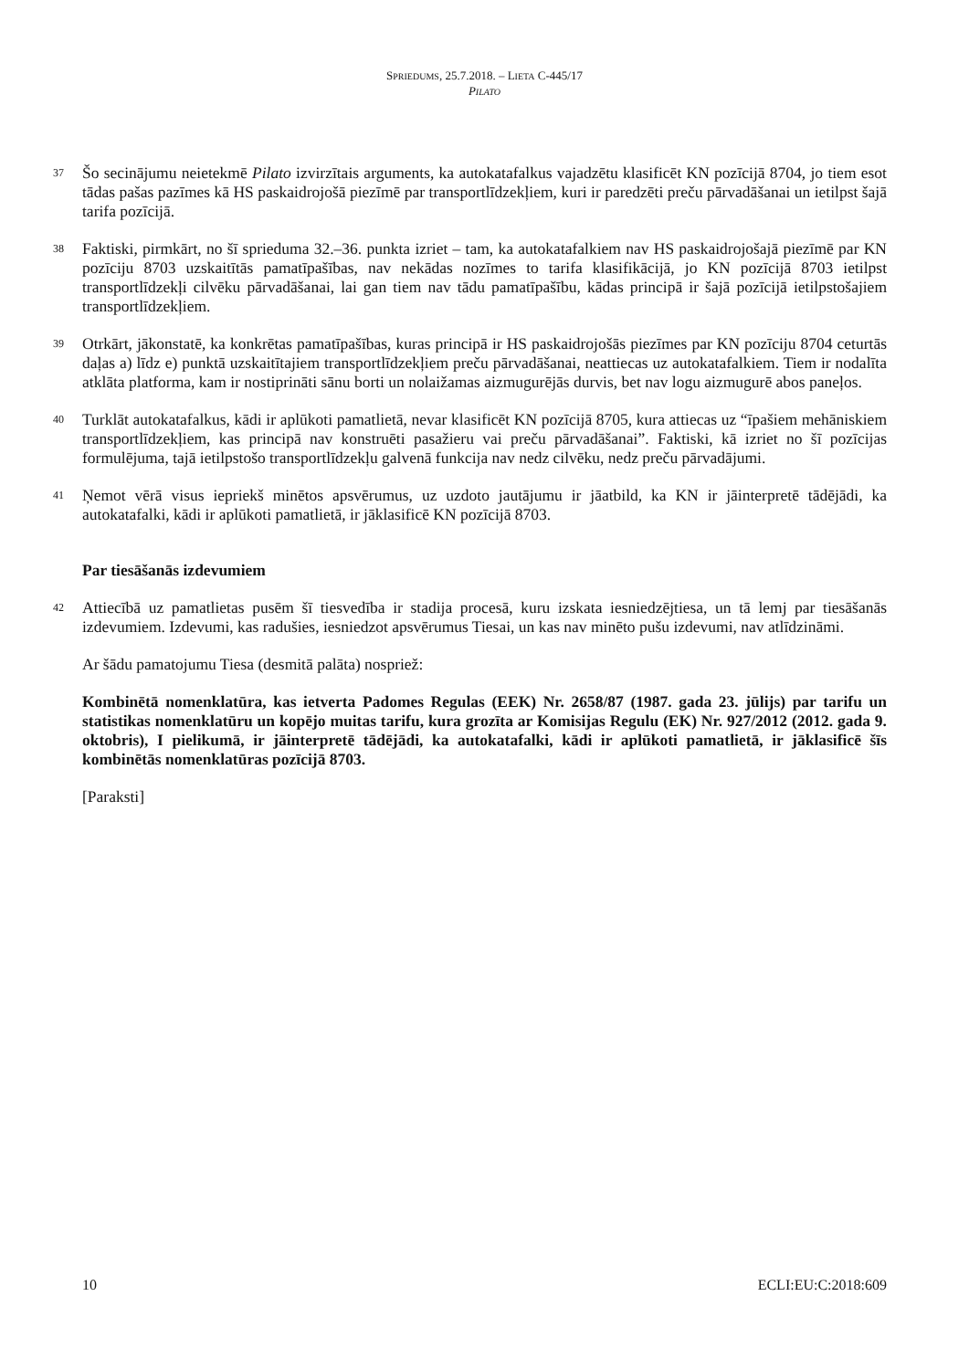SPRIEDUMS, 25.7.2018. – LIETA C-445/17
PILATO
37 Šo secinājumu neietekmē Pilato izvirzītais arguments, ka autokatafalkus vajadzētu klasificēt KN pozīcijā 8704, jo tiem esot tādas pašas pazīmes kā HS paskaidrojošā piezīmē par transportlīdzekļiem, kuri ir paredzēti preču pārvadāšanai un ietilpst šajā tarifa pozīcijā.
38 Faktiski, pirmkārt, no šī sprieduma 32.–36. punkta izriet – tam, ka autokatafalkiem nav HS paskaidrojošajā piezīmē par KN pozīciju 8703 uzskaitītās pamatīpašības, nav nekādas nozīmes to tarifa klasifikācijā, jo KN pozīcijā 8703 ietilpst transportlīdzekļi cilvēku pārvadāšanai, lai gan tiem nav tādu pamatīpašību, kādas principā ir šajā pozīcijā ietilpstošajiem transportlīdzekļiem.
39 Otrkārt, jākonstatē, ka konkrētas pamatīpašības, kuras principā ir HS paskaidrojošās piezīmes par KN pozīciju 8704 ceturtās daļas a) līdz e) punktā uzskaitītajiem transportlīdzekļiem preču pārvadāšanai, neattiecas uz autokatafalkiem. Tiem ir nodalīta atklāta platforma, kam ir nostiprināti sānu borti un nolaižamas aizmugurējās durvis, bet nav logu aizmugurē abos paneļos.
40 Turklāt autokatafalkus, kādi ir aplūkoti pamatlietā, nevar klasificēt KN pozīcijā 8705, kura attiecas uz “īpašiem mehāniskiem transportlīdzekļiem, kas principā nav konstruēti pasažieru vai preču pārvadāšanai”. Faktiski, kā izriet no šī pozīcijas formulējuma, tajā ietilpstošo transportlīdzekļu galvenā funkcija nav nedz cilvēku, nedz preču pārvadājumi.
41 Ņemot vērā visus iepriekš minētos apsvērumus, uz uzdoto jautājumu ir jāatbild, ka KN ir jāinterpretē tādējādi, ka autokatafalki, kādi ir aplūkoti pamatlietā, ir jāklasificē KN pozīcijā 8703.
Par tiesāšanās izdevumiem
42 Attiecībā uz pamatlietas pusēm šī tiesvedība ir stadija procesā, kuru izskata iesniedzējtiesa, un tā lemj par tiesāšanās izdevumiem. Izdevumi, kas radušies, iesniedzot apsvērumus Tiesai, un kas nav minēto pušu izdevumi, nav atlīdzināmi.
Ar šādu pamatojumu Tiesa (desmitā palāta) nospriež:
Kombinētā nomenklatūra, kas ietverta Padomes Regulas (EEK) Nr. 2658/87 (1987. gada 23. jūlijs) par tarifu un statistikas nomenklatūru un kopējo muitas tarifu, kura grozīta ar Komisijas Regulu (EK) Nr. 927/2012 (2012. gada 9. oktobris), I pielikumā, ir jāinterpretē tādējādi, ka autokatafalki, kādi ir aplūkoti pamatlietā, ir jāklasificē šīs kombinētās nomenklatūras pozīcijā 8703.
[Paraksti]
10 ECLI:EU:C:2018:609